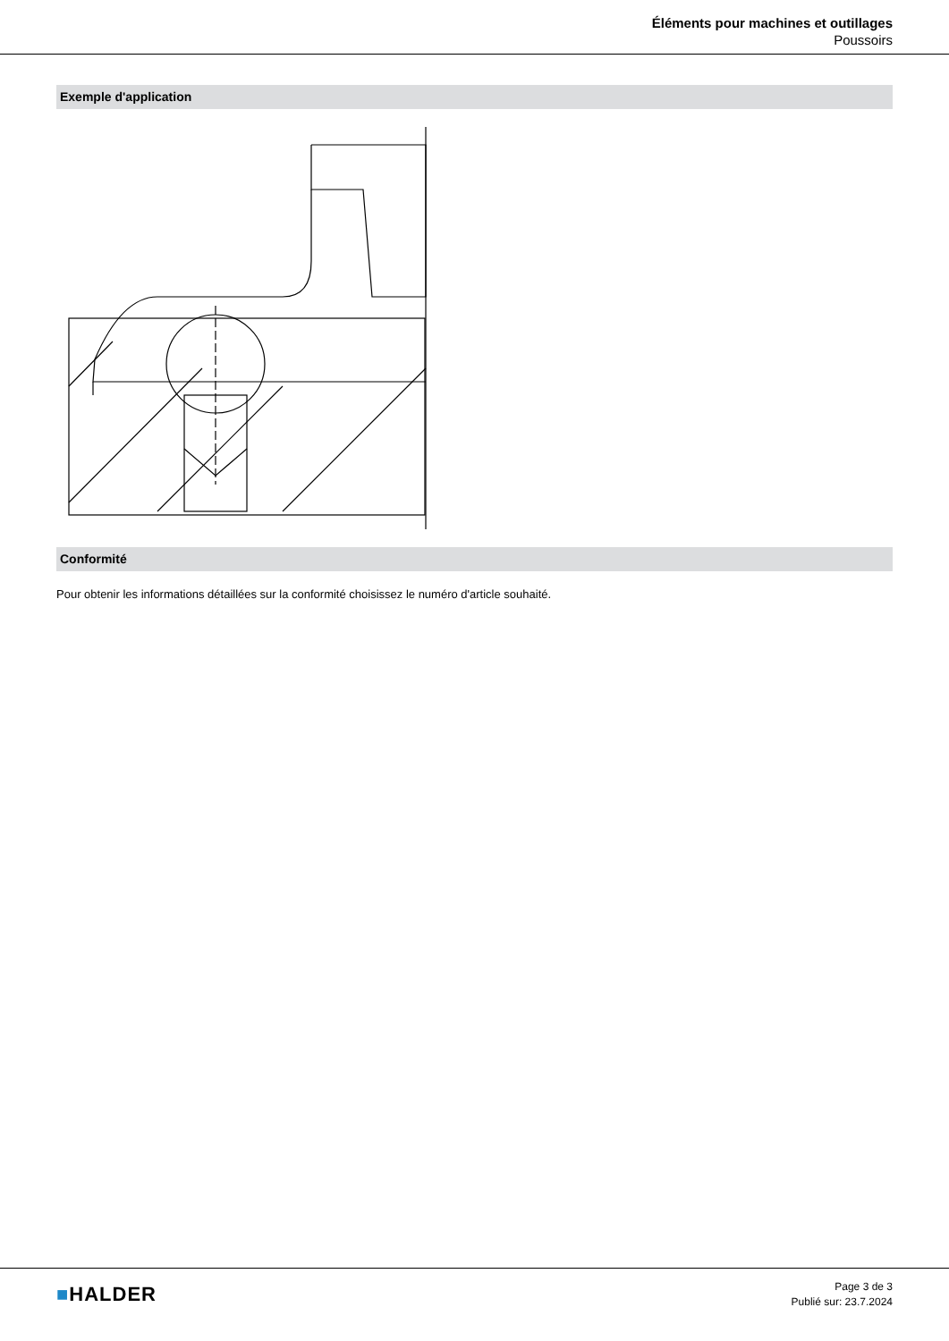Éléments pour machines et outillages
Poussoirs
Exemple d'application
Conformité
Pour obtenir les informations détaillées sur la conformité choisissez le numéro d'article souhaité.
■HALDER
Page 3 de 3
Publié sur: 23.7.2024